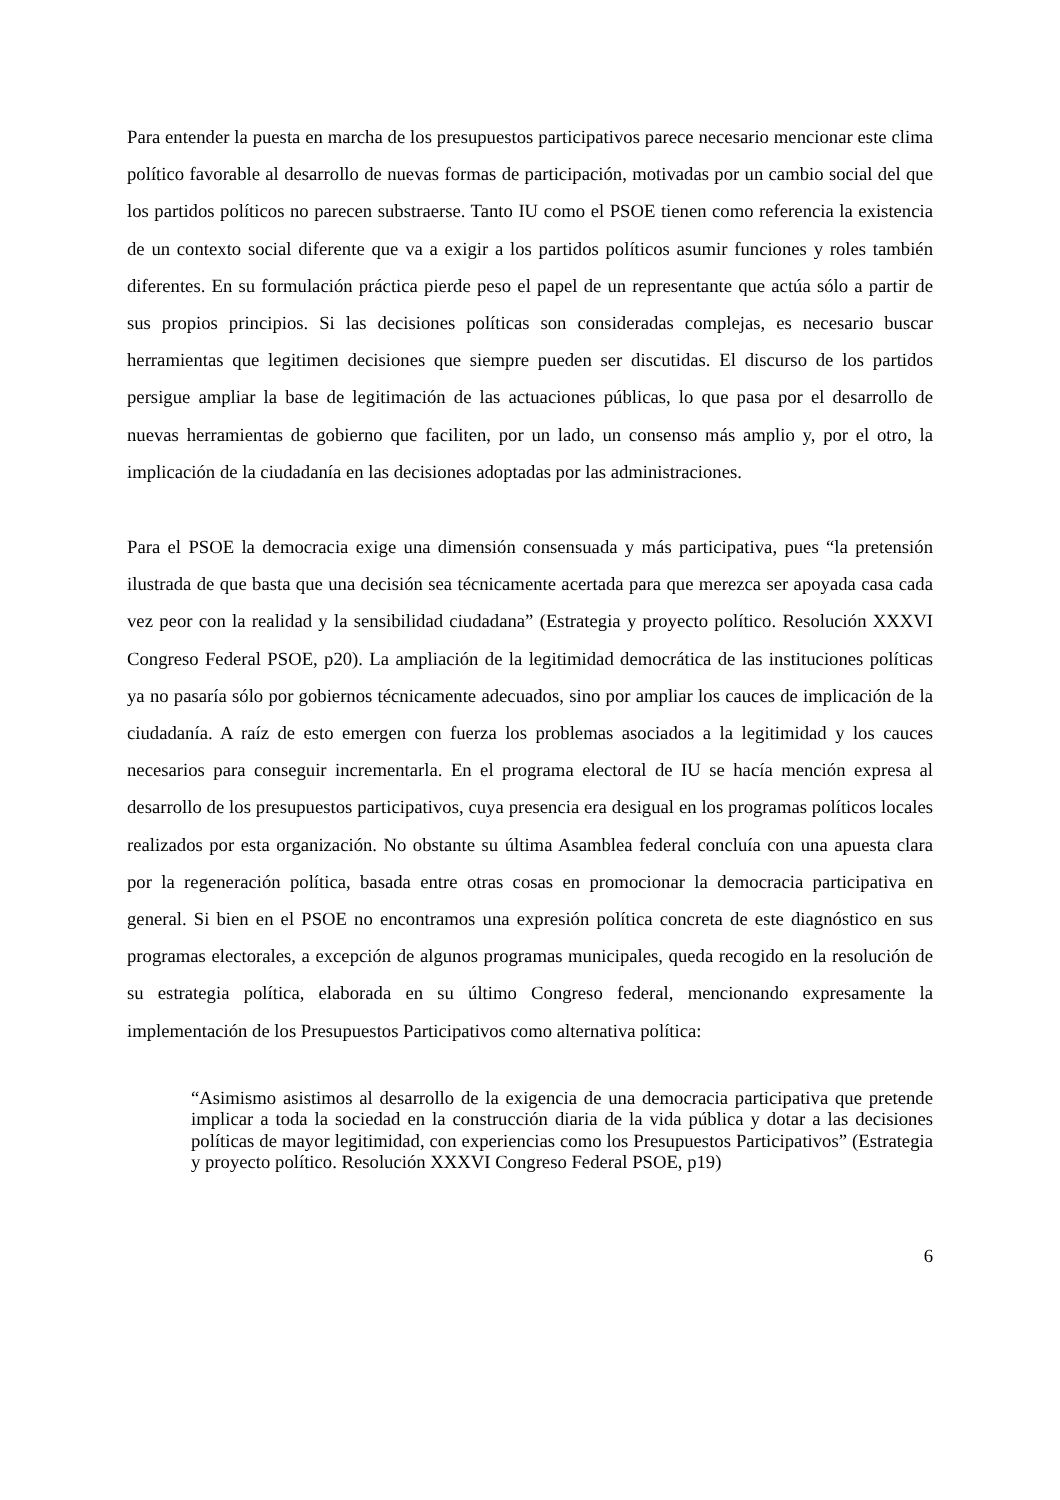Para entender la puesta en marcha de los presupuestos participativos parece necesario mencionar este clima político favorable al desarrollo de nuevas formas de participación, motivadas por un cambio social del que los partidos políticos no parecen substraerse. Tanto IU como el PSOE tienen como referencia la existencia de un contexto social diferente que va a exigir a los partidos políticos asumir funciones y roles también diferentes. En su formulación práctica pierde peso el papel de un representante que actúa sólo a partir de sus propios principios. Si las decisiones políticas son consideradas complejas, es necesario buscar herramientas que legitimen decisiones que siempre pueden ser discutidas. El discurso de los partidos persigue ampliar la base de legitimación de las actuaciones públicas, lo que pasa por el desarrollo de nuevas herramientas de gobierno que faciliten, por un lado, un consenso más amplio y, por el otro, la implicación de la ciudadanía en las decisiones adoptadas por las administraciones.
Para el PSOE la democracia exige una dimensión consensuada y más participativa, pues “la pretensión ilustrada de que basta que una decisión sea técnicamente acertada para que merezca ser apoyada casa cada vez peor con la realidad y la sensibilidad ciudadana” (Estrategia y proyecto político. Resolución XXXVI Congreso Federal PSOE, p20). La ampliación de la legitimidad democrática de las instituciones políticas ya no pasaría sólo por gobiernos técnicamente adecuados, sino por ampliar los cauces de implicación de la ciudadanía. A raíz de esto emergen con fuerza los problemas asociados a la legitimidad y los cauces necesarios para conseguir incrementarla. En el programa electoral de IU se hacía mención expresa al desarrollo de los presupuestos participativos, cuya presencia era desigual en los programas políticos locales realizados por esta organización. No obstante su última Asamblea federal concluía con una apuesta clara por la regeneración política, basada entre otras cosas en promocionar la democracia participativa en general. Si bien en el PSOE no encontramos una expresión política concreta de este diagnóstico en sus programas electorales, a excepción de algunos programas municipales, queda recogido en la resolución de su estrategia política, elaborada en su último Congreso federal, mencionando expresamente la implementación de los Presupuestos Participativos como alternativa política:
“Asimismo asistimos al desarrollo de la exigencia de una democracia participativa que pretende implicar a toda la sociedad en la construcción diaria de la vida pública y dotar a las decisiones políticas de mayor legitimidad, con experiencias como los Presupuestos Participativos” (Estrategia y proyecto político. Resolución XXXVI Congreso Federal PSOE, p19)
6